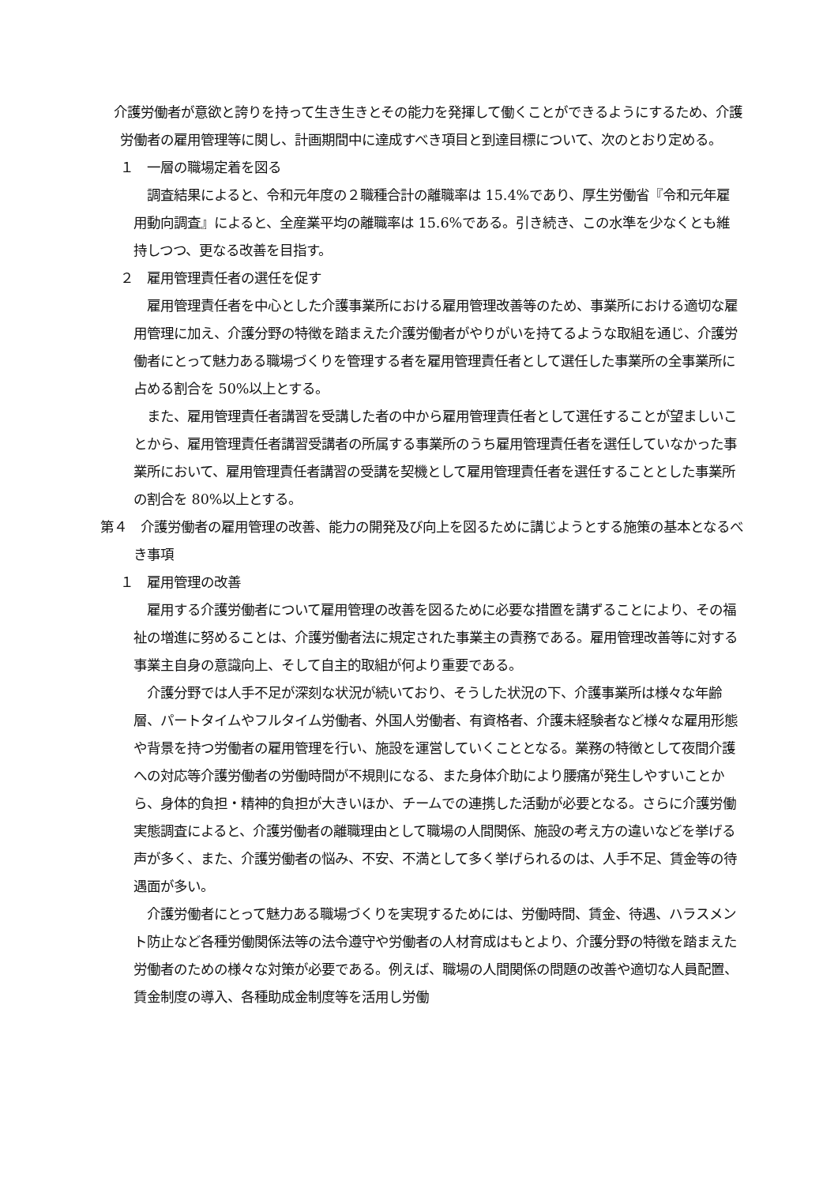介護労働者が意欲と誇りを持って生き生きとその能力を発揮して働くことができるようにするため、介護労働者の雇用管理等に関し、計画期間中に達成すべき項目と到達目標について、次のとおり定める。
１　一層の職場定着を図る
調査結果によると、令和元年度の２職種合計の離職率は 15.4%であり、厚生労働省『令和元年雇用動向調査』によると、全産業平均の離職率は 15.6%である。引き続き、この水準を少なくとも維持しつつ、更なる改善を目指す。
２　雇用管理責任者の選任を促す
雇用管理責任者を中心とした介護事業所における雇用管理改善等のため、事業所における適切な雇用管理に加え、介護分野の特徴を踏まえた介護労働者がやりがいを持てるような取組を通じ、介護労働者にとって魅力ある職場づくりを管理する者を雇用管理責任者として選任した事業所の全事業所に占める割合を 50%以上とする。
また、雇用管理責任者講習を受講した者の中から雇用管理責任者として選任することが望ましいことから、雇用管理責任者講習受講者の所属する事業所のうち雇用管理責任者を選任していなかった事業所において、雇用管理責任者講習の受講を契機として雇用管理責任者を選任することとした事業所の割合を 80%以上とする。
第４　介護労働者の雇用管理の改善、能力の開発及び向上を図るために講じようとする施策の基本となるべき事項
１　雇用管理の改善
雇用する介護労働者について雇用管理の改善を図るために必要な措置を講ずることにより、その福祉の増進に努めることは、介護労働者法に規定された事業主の責務である。雇用管理改善等に対する事業主自身の意識向上、そして自主的取組が何より重要である。
介護分野では人手不足が深刻な状況が続いており、そうした状況の下、介護事業所は様々な年齢層、パートタイムやフルタイム労働者、外国人労働者、有資格者、介護未経験者など様々な雇用形態や背景を持つ労働者の雇用管理を行い、施設を運営していくこととなる。業務の特徴として夜間介護への対応等介護労働者の労働時間が不規則になる、また身体介助により腰痛が発生しやすいことから、身体的負担・精神的負担が大きいほか、チームでの連携した活動が必要となる。さらに介護労働実態調査によると、介護労働者の離職理由として職場の人間関係、施設の考え方の違いなどを挙げる声が多く、また、介護労働者の悩み、不安、不満として多く挙げられるのは、人手不足、賃金等の待遇面が多い。
介護労働者にとって魅力ある職場づくりを実現するためには、労働時間、賃金、待遇、ハラスメント防止など各種労働関係法等の法令遵守や労働者の人材育成はもとより、介護分野の特徴を踏まえた労働者のための様々な対策が必要である。例えば、職場の人間関係の問題の改善や適切な人員配置、賃金制度の導入、各種助成金制度等を活用し労働